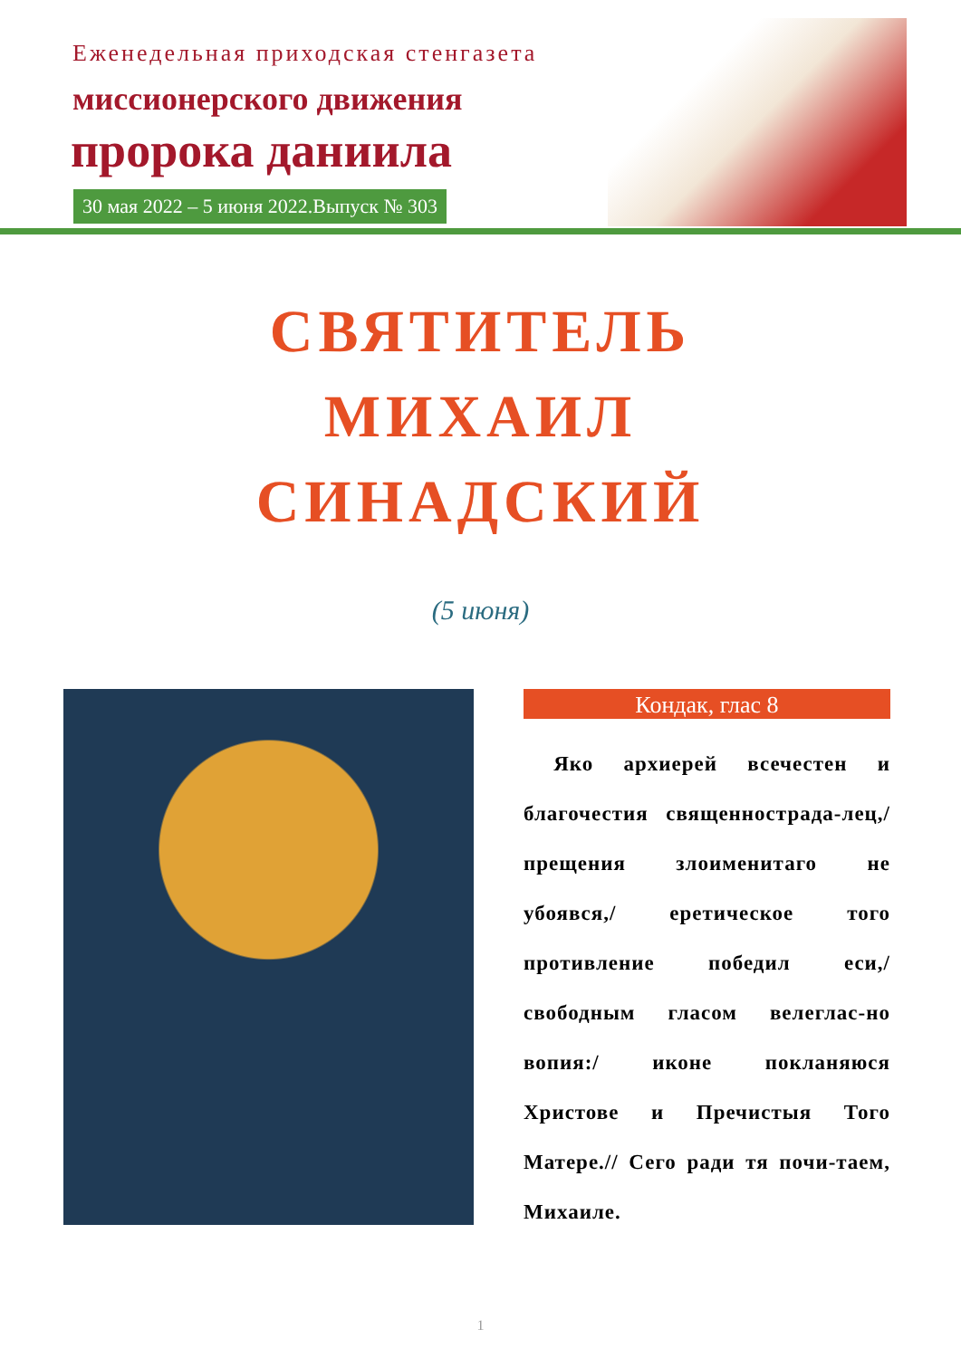Еженедельная приходская стенгазета
миссионерского движения
пророка даниила
30 мая 2022 – 5 июня 2022.Выпуск № 303
СВЯТИТЕЛЬ
МИХАИЛ
СИНАДСКИЙ
(5 июня)
Кондак, глас 8
Яко архиерей всечестен и благочестия священнострада-лец,/ прещения злоименитаго не убоявся,/ еретическое того противление победил еси,/ свободным гласом велеглас-но вопия:/ иконе покланяюся Христове и Пречистыя Того Матере.// Сего ради тя почи-таем, Михаиле.
1